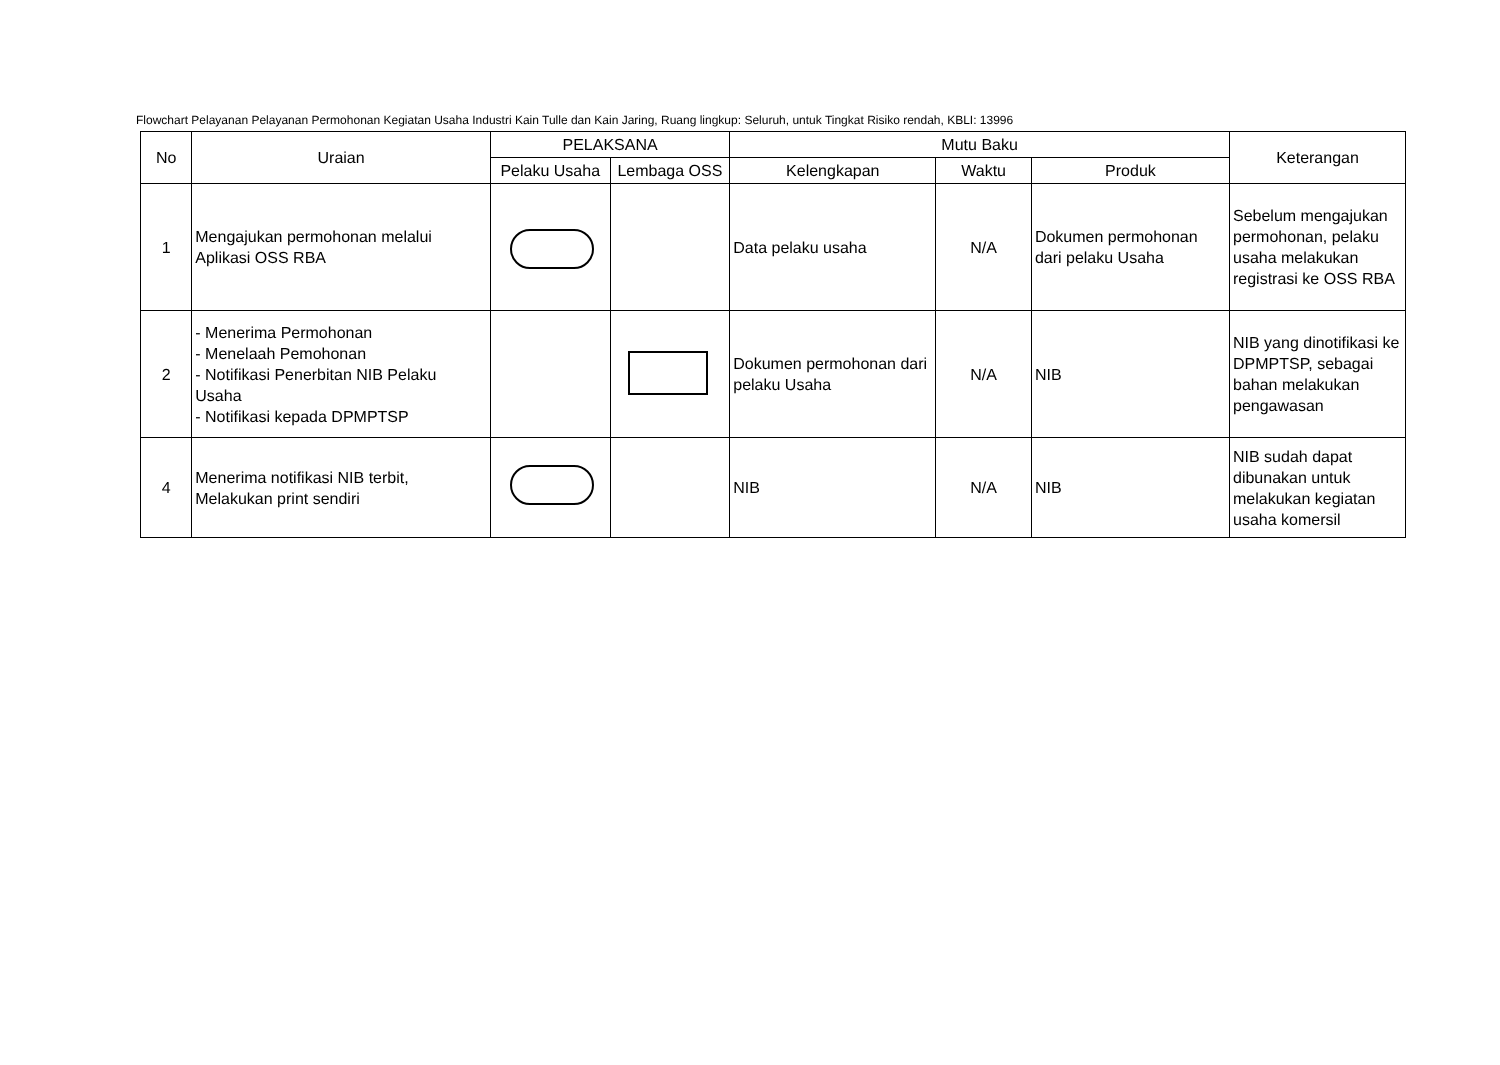Flowchart Pelayanan Pelayanan Permohonan Kegiatan Usaha Industri Kain Tulle dan Kain Jaring, Ruang lingkup: Seluruh, untuk Tingkat Risiko rendah, KBLI: 13996
| No | Uraian | PELAKSANA | | Mutu Baku | | | Keterangan |
| --- | --- | --- | --- | --- | --- | --- | --- |
| | | Pelaku Usaha | Lembaga OSS | Kelengkapan | Waktu | Produk | |
| 1 | Mengajukan permohonan melalui Aplikasi OSS RBA | | | Data pelaku usaha | N/A | Dokumen permohonan dari pelaku Usaha | Sebelum mengajukan permohonan, pelaku usaha melakukan registrasi ke OSS RBA |
| 2 | - Menerima Permohonan - Menelaah Pemohonan - Notifikasi Penerbitan NIB Pelaku Usaha - Notifikasi kepada DPMPTSP | | | Dokumen permohonan dari pelaku Usaha | N/A | NIB | NIB yang dinotifikasi ke DPMPTSP, sebagai bahan melakukan pengawasan |
| 4 | Menerima notifikasi NIB terbit, Melakukan print sendiri | | | NIB | N/A | NIB | NIB sudah dapat dibunakan untuk melakukan kegiatan usaha komersil |